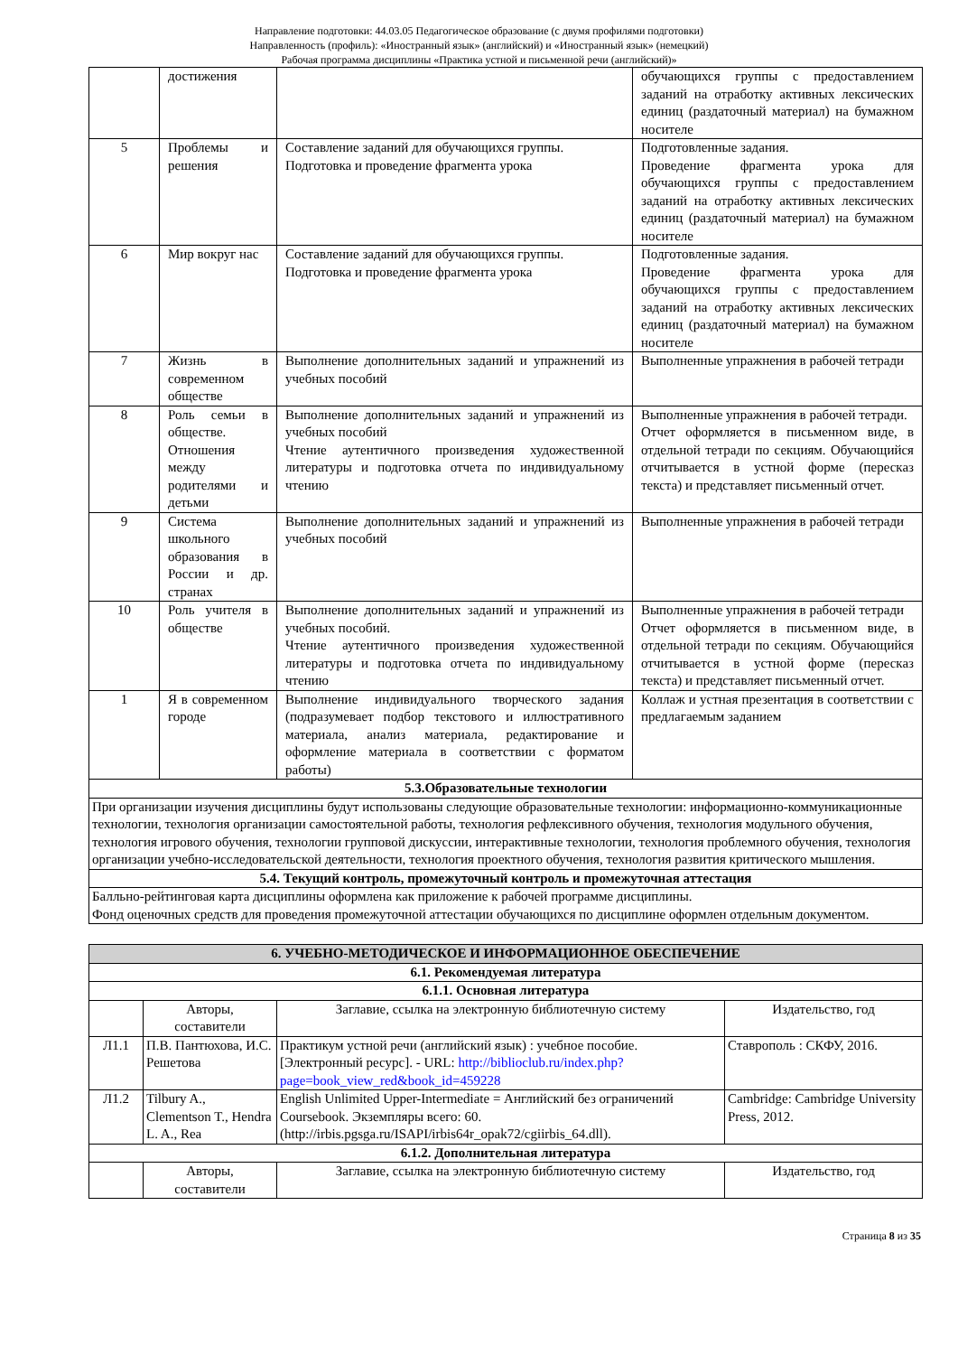Направление подготовки: 44.03.05 Педагогическое образование (с двумя профилями подготовки)
Направленность (профиль): «Иностранный язык» (английский) и «Иностранный язык» (немецкий)
Рабочая программа дисциплины «Практика устной и письменной речи (английский)»
| | достижения | | обучающихся группы с предоставлением заданий на отработку активных лексических единиц (раздаточный материал) на бумажном носителе |
| 5 | Проблемы и решения | Составление заданий для обучающихся группы. Подготовка и проведение фрагмента урока | Подготовленные задания. Проведение фрагмента урока для обучающихся группы с предоставлением заданий на отработку активных лексических единиц (раздаточный материал) на бумажном носителе |
| 6 | Мир вокруг нас | Составление заданий для обучающихся группы. Подготовка и проведение фрагмента урока | Подготовленные задания. Проведение фрагмента урока для обучающихся группы с предоставлением заданий на отработку активных лексических единиц (раздаточный материал) на бумажном носителе |
| 7 | Жизнь в современном обществе | Выполнение дополнительных заданий и упражнений из учебных пособий | Выполненные упражнения в рабочей тетради |
| 8 | Роль семьи в обществе. Отношения между родителями и детьми | Выполнение дополнительных заданий и упражнений из учебных пособий Чтение аутентичного произведения художественной литературы и подготовка отчета по индивидуальному чтению | Выполненные упражнения в рабочей тетради. Отчет оформляется в письменном виде, в отдельной тетради по секциям. Обучающийся отчитывается в устной форме (пересказ текста) и представляет письменный отчет. |
| 9 | Система школьного образования в России и др. странах | Выполнение дополнительных заданий и упражнений из учебных пособий | Выполненные упражнения в рабочей тетради |
| 10 | Роль учителя в обществе | Выполнение дополнительных заданий и упражнений из учебных пособий. Чтение аутентичного произведения художественной литературы и подготовка отчета по индивидуальному чтению | Выполненные упражнения в рабочей тетради Отчет оформляется в письменном виде, в отдельной тетради по секциям. Обучающийся отчитывается в устной форме (пересказ текста) и представляет письменный отчет. |
| 1 | Я в современном городе | Выполнение индивидуального творческого задания (подразумевает подбор текстового и иллюстративного материала, анализ материала, редактирование и оформление материала в соответствии с форматом работы) | Коллаж и устная презентация в соответствии с предлагаемым заданием |
| 5.3.Образовательные технологии | | | |
| При организации изучения дисциплины будут использованы следующие образовательные технологии: информационно-коммуникационные технологии, технология организации самостоятельной работы, технология рефлексивного обучения, технология модульного обучения, технология игрового обучения, технологии групповой дискуссии, интерактивные технологии, технология проблемного обучения, технология организации учебно-исследовательской деятельности, технология проектного обучения, технология развития критического мышления. | | | |
| 5.4. Текущий контроль, промежуточный контроль и промежуточная аттестация | | | |
| Балльно-рейтинговая карта дисциплины оформлена как приложение к рабочей программе дисциплины. Фонд оценочных средств для проведения промежуточной аттестации обучающихся по дисциплине оформлен отдельным документом. | | | |
| 6. УЧЕБНО-МЕТОДИЧЕСКОЕ И ИНФОРМАЦИОННОЕ ОБЕСПЕЧЕНИЕ | | | |
| --- | --- | --- | --- |
| 6.1. Рекомендуемая литература | | | |
| 6.1.1. Основная литература | | | |
| | Авторы, составители | Заглавие, ссылка на электронную библиотечную систему | Издательство, год |
| Л1.1 | П.В. Пантюхова, И.С. Решетова | Практикум устной речи (английский язык) : учебное пособие. [Электронный ресурс]. - URL: http://biblioclub.ru/index.php?page=book_view_red&book_id=459228 | Ставрополь : СКФУ, 2016. |
| Л1.2 | Tilbury A., Clementson T., Hendra L. A., Rea | English Unlimited Upper-Intermediate = Английский без ограничений Coursebook. Экземпляры всего: 60. (http://irbis.pgsga.ru/ISAPI/irbis64r_opak72/cgiirbis_64.dll). | Cambridge: Cambridge University Press, 2012. |
| 6.1.2. Дополнительная литература | | | |
| | Авторы, составители | Заглавие, ссылка на электронную библиотечную систему | Издательство, год |
Страница 8 из 35